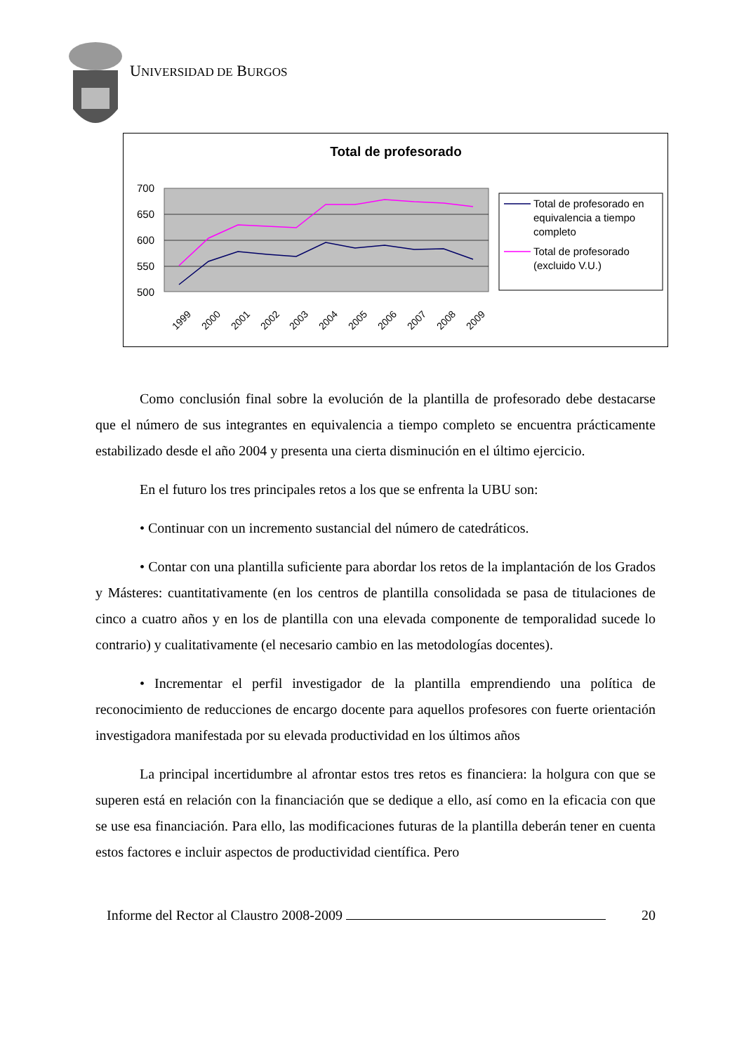UNIVERSIDAD DE BURGOS
Total de profesorado
700
650
600
550
500
1999
2000
2001
2002
2003
2004
2005
2006
2007
2008
2009
Total de profesorado en
equivalencia a tiempo
completo
Total de profesorado
(excluido V.U.)
Como conclusión final sobre la evolución de la plantilla de profesorado debe destacarse que el número de sus integrantes en equivalencia a tiempo completo se encuentra prácticamente estabilizado desde el año 2004 y presenta una cierta disminución en el último ejercicio.
En el futuro los tres principales retos a los que se enfrenta la UBU son:
• Continuar con un incremento sustancial del número de catedráticos.
• Contar con una plantilla suficiente para abordar los retos de la implantación de los Grados y Másteres: cuantitativamente (en los centros de plantilla consolidada se pasa de titulaciones de cinco a cuatro años y en los de plantilla con una elevada componente de temporalidad sucede lo contrario) y cualitativamente (el necesario cambio en las metodologías docentes).
• Incrementar el perfil investigador de la plantilla emprendiendo una política de reconocimiento de reducciones de encargo docente para aquellos profesores con fuerte orientación investigadora manifestada por su elevada productividad en los últimos años
La principal incertidumbre al afrontar estos tres retos es financiera: la holgura con que se superen está en relación con la financiación que se dedique a ello, así como en la eficacia con que se use esa financiación. Para ello, las modificaciones futuras de la plantilla deberán tener en cuenta estos factores e incluir aspectos de productividad científica. Pero
Informe del Rector al Claustro 2008-2009 20